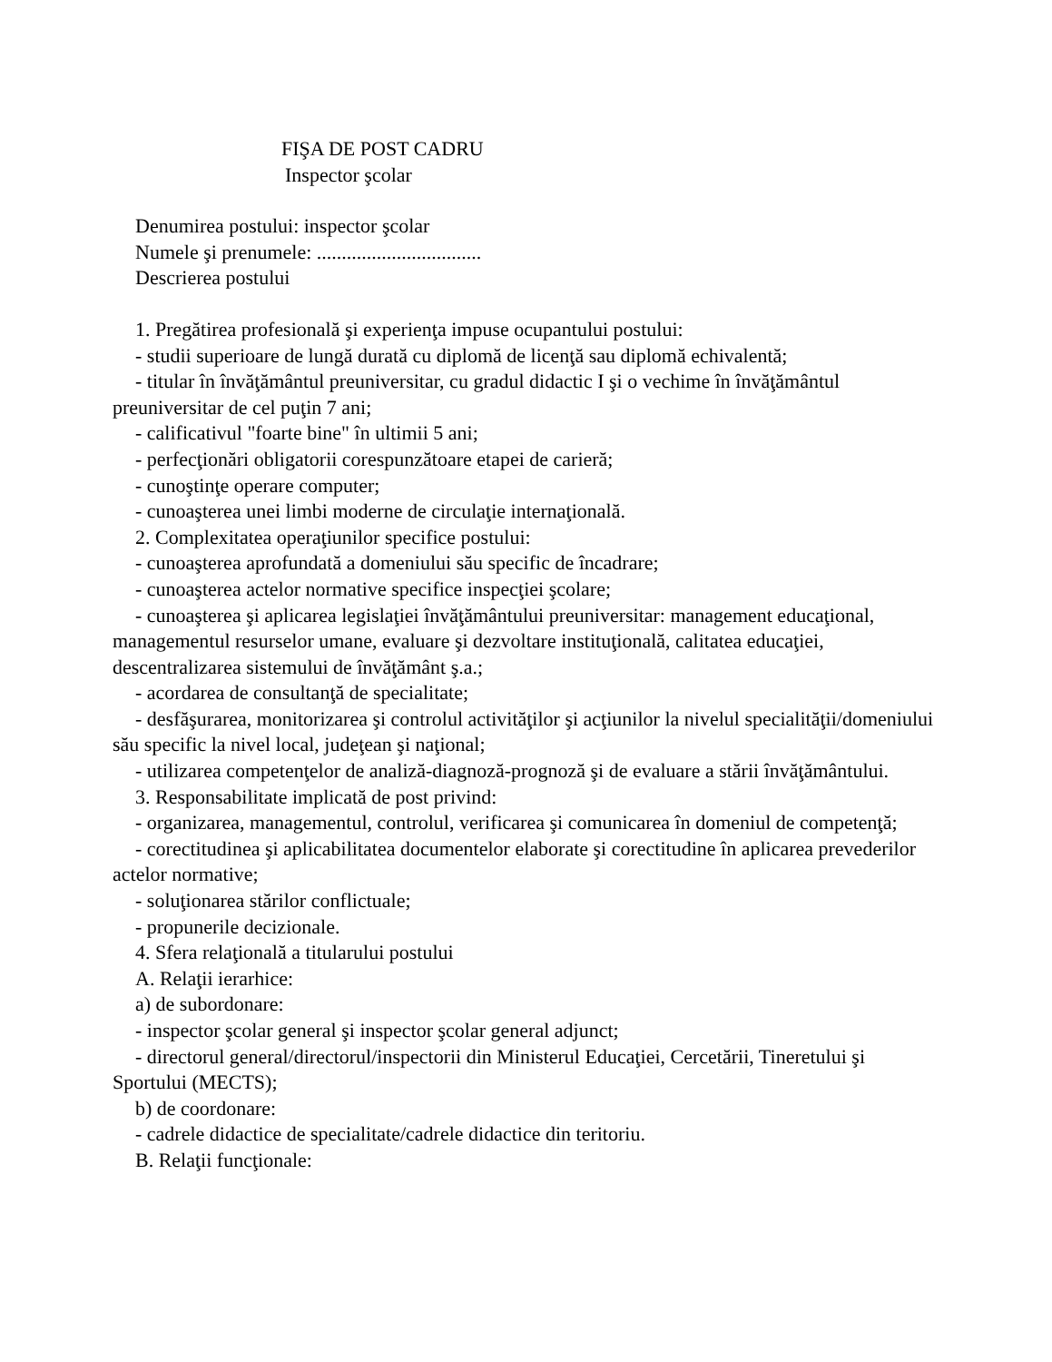FIŞA DE POST CADRU
Inspector şcolar
Denumirea postului: inspector şcolar
Numele şi prenumele: .................................
Descrierea postului
1. Pregătirea profesională şi experienţa impuse ocupantului postului:
- studii superioare de lungă durată cu diplomă de licenţă sau diplomă echivalentă;
- titular în învăţământul preuniversitar, cu gradul didactic I şi o vechime în învăţământul preuniversitar de cel puţin 7 ani;
- calificativul "foarte bine" în ultimii 5 ani;
- perfecţionări obligatorii corespunzătoare etapei de carieră;
- cunoştinţe operare computer;
- cunoaşterea unei limbi moderne de circulaţie internaţională.
2. Complexitatea operaţiunilor specifice postului:
- cunoaşterea aprofundată a domeniului său specific de încadrare;
- cunoaşterea actelor normative specifice inspecţiei şcolare;
- cunoaşterea şi aplicarea legislaţiei învăţământului preuniversitar: management educaţional, managementul resurselor umane, evaluare şi dezvoltare instituţională, calitatea educaţiei, descentralizarea sistemului de învăţământ ş.a.;
- acordarea de consultanţă de specialitate;
- desfăşurarea, monitorizarea şi controlul activităţilor şi acţiunilor la nivelul specialităţii/domeniului său specific la nivel local, judeţean şi naţional;
- utilizarea competenţelor de analiză-diagnoză-prognoză şi de evaluare a stării învăţământului.
3. Responsabilitate implicată de post privind:
- organizarea, managementul, controlul, verificarea şi comunicarea în domeniul de competenţă;
- corectitudinea şi aplicabilitatea documentelor elaborate şi corectitudine în aplicarea prevederilor actelor normative;
- soluţionarea stărilor conflictuale;
- propunerile decizionale.
4. Sfera relaţională a titularului postului
A. Relaţii ierarhice:
a) de subordonare:
- inspector şcolar general şi inspector şcolar general adjunct;
- directorul general/directorul/inspectorii din Ministerul Educaţiei, Cercetării, Tineretului şi Sportului (MECTS);
b) de coordonare:
- cadrele didactice de specialitate/cadrele didactice din teritoriu.
B. Relaţii funcţionale: